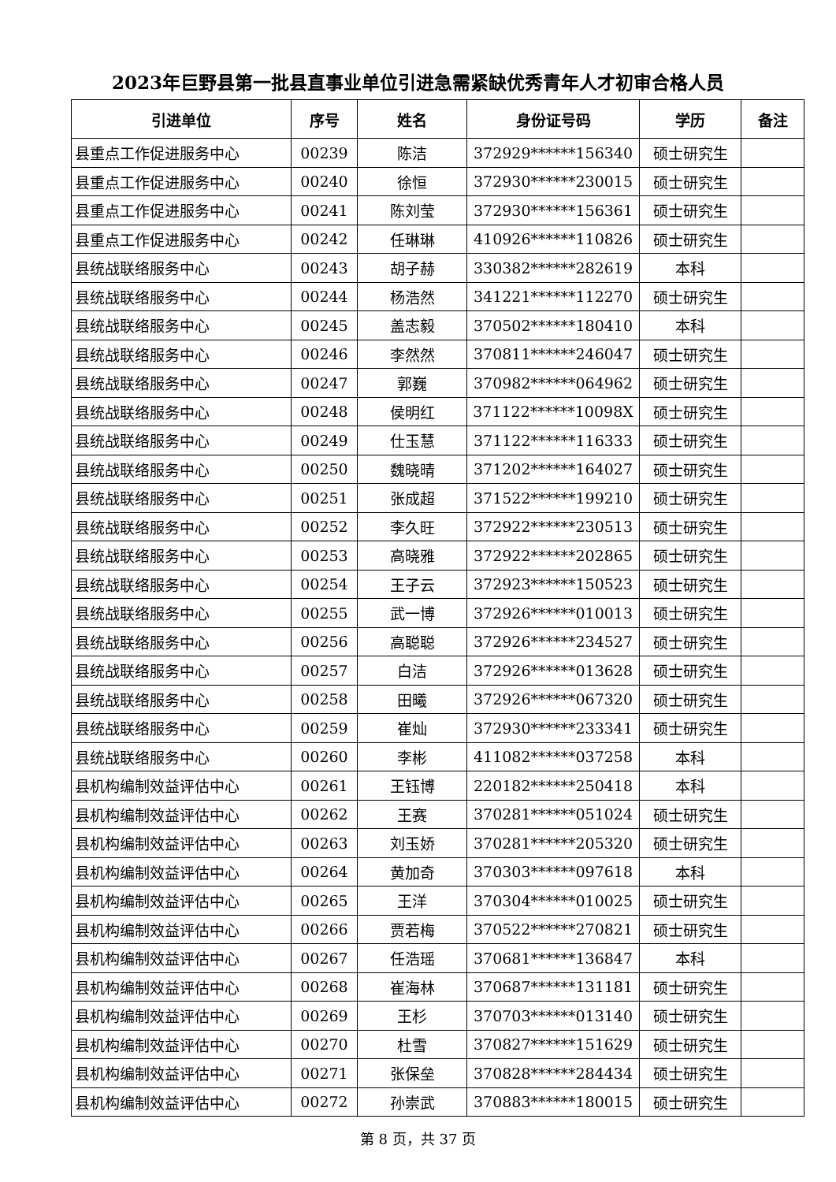2023年巨野县第一批县直事业单位引进急需紧缺优秀青年人才初审合格人员
| 引进单位 | 序号 | 姓名 | 身份证号码 | 学历 | 备注 |
| --- | --- | --- | --- | --- | --- |
| 县重点工作促进服务中心 | 00239 | 陈洁 | 372929******156340 | 硕士研究生 | |
| 县重点工作促进服务中心 | 00240 | 徐恒 | 372930******230015 | 硕士研究生 | |
| 县重点工作促进服务中心 | 00241 | 陈刘莹 | 372930******156361 | 硕士研究生 | |
| 县重点工作促进服务中心 | 00242 | 任琳琳 | 410926******110826 | 硕士研究生 | |
| 县统战联络服务中心 | 00243 | 胡子赫 | 330382******282619 | 本科 | |
| 县统战联络服务中心 | 00244 | 杨浩然 | 341221******112270 | 硕士研究生 | |
| 县统战联络服务中心 | 00245 | 盖志毅 | 370502******180410 | 本科 | |
| 县统战联络服务中心 | 00246 | 李然然 | 370811******246047 | 硕士研究生 | |
| 县统战联络服务中心 | 00247 | 郭巍 | 370982******064962 | 硕士研究生 | |
| 县统战联络服务中心 | 00248 | 侯明红 | 371122******10098X | 硕士研究生 | |
| 县统战联络服务中心 | 00249 | 仕玉慧 | 371122******116333 | 硕士研究生 | |
| 县统战联络服务中心 | 00250 | 魏晓晴 | 371202******164027 | 硕士研究生 | |
| 县统战联络服务中心 | 00251 | 张成超 | 371522******199210 | 硕士研究生 | |
| 县统战联络服务中心 | 00252 | 李久旺 | 372922******230513 | 硕士研究生 | |
| 县统战联络服务中心 | 00253 | 高晓雅 | 372922******202865 | 硕士研究生 | |
| 县统战联络服务中心 | 00254 | 王子云 | 372923******150523 | 硕士研究生 | |
| 县统战联络服务中心 | 00255 | 武一博 | 372926******010013 | 硕士研究生 | |
| 县统战联络服务中心 | 00256 | 高聪聪 | 372926******234527 | 硕士研究生 | |
| 县统战联络服务中心 | 00257 | 白洁 | 372926******013628 | 硕士研究生 | |
| 县统战联络服务中心 | 00258 | 田曦 | 372926******067320 | 硕士研究生 | |
| 县统战联络服务中心 | 00259 | 崔灿 | 372930******233341 | 硕士研究生 | |
| 县统战联络服务中心 | 00260 | 李彬 | 411082******037258 | 本科 | |
| 县机构编制效益评估中心 | 00261 | 王钰博 | 220182******250418 | 本科 | |
| 县机构编制效益评估中心 | 00262 | 王赛 | 370281******051024 | 硕士研究生 | |
| 县机构编制效益评估中心 | 00263 | 刘玉娇 | 370281******205320 | 硕士研究生 | |
| 县机构编制效益评估中心 | 00264 | 黄加奇 | 370303******097618 | 本科 | |
| 县机构编制效益评估中心 | 00265 | 王洋 | 370304******010025 | 硕士研究生 | |
| 县机构编制效益评估中心 | 00266 | 贾若梅 | 370522******270821 | 硕士研究生 | |
| 县机构编制效益评估中心 | 00267 | 任浩瑶 | 370681******136847 | 本科 | |
| 县机构编制效益评估中心 | 00268 | 崔海林 | 370687******131181 | 硕士研究生 | |
| 县机构编制效益评估中心 | 00269 | 王杉 | 370703******013140 | 硕士研究生 | |
| 县机构编制效益评估中心 | 00270 | 杜雪 | 370827******151629 | 硕士研究生 | |
| 县机构编制效益评估中心 | 00271 | 张保垒 | 370828******284434 | 硕士研究生 | |
| 县机构编制效益评估中心 | 00272 | 孙崇武 | 370883******180015 | 硕士研究生 | |
第 8 页，共 37 页